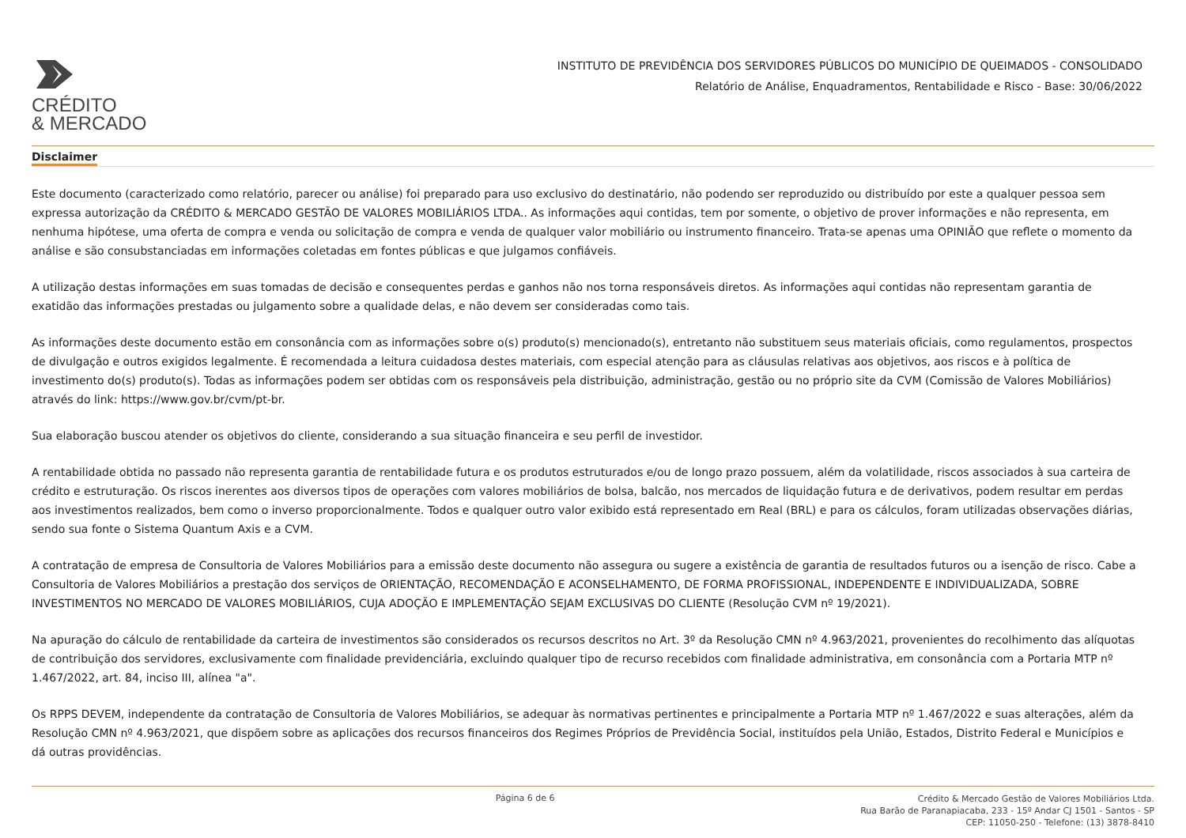CRÉDITO
& MERCADO
INSTITUTO DE PREVIDÊNCIA DOS SERVIDORES PÚBLICOS DO MUNICÍPIO DE QUEIMADOS - CONSOLIDADO
Relatório de Análise, Enquadramentos, Rentabilidade e Risco - Base: 30/06/2022
Disclaimer
Este documento (caracterizado como relatório, parecer ou análise) foi preparado para uso exclusivo do destinatário, não podendo ser reproduzido ou distribuído por este a qualquer pessoa sem expressa autorização da CRÉDITO & MERCADO GESTÃO DE VALORES MOBILIÁRIOS LTDA.. As informações aqui contidas, tem por somente, o objetivo de prover informações e não representa, em nenhuma hipótese, uma oferta de compra e venda ou solicitação de compra e venda de qualquer valor mobiliário ou instrumento financeiro. Trata-se apenas uma OPINIÃO que reflete o momento da análise e são consubstanciadas em informações coletadas em fontes públicas e que julgamos confiáveis.
A utilização destas informações em suas tomadas de decisão e consequentes perdas e ganhos não nos torna responsáveis diretos. As informações aqui contidas não representam garantia de exatidão das informações prestadas ou julgamento sobre a qualidade delas, e não devem ser consideradas como tais.
As informações deste documento estão em consonância com as informações sobre o(s) produto(s) mencionado(s), entretanto não substituem seus materiais oficiais, como regulamentos, prospectos de divulgação e outros exigidos legalmente. É recomendada a leitura cuidadosa destes materiais, com especial atenção para as cláusulas relativas aos objetivos, aos riscos e à política de investimento do(s) produto(s). Todas as informações podem ser obtidas com os responsáveis pela distribuição, administração, gestão ou no próprio site da CVM (Comissão de Valores Mobiliários) através do link: https://www.gov.br/cvm/pt-br.
Sua elaboração buscou atender os objetivos do cliente, considerando a sua situação financeira e seu perfil de investidor.
A rentabilidade obtida no passado não representa garantia de rentabilidade futura e os produtos estruturados e/ou de longo prazo possuem, além da volatilidade, riscos associados à sua carteira de crédito e estruturação. Os riscos inerentes aos diversos tipos de operações com valores mobiliários de bolsa, balcão, nos mercados de liquidação futura e de derivativos, podem resultar em perdas aos investimentos realizados, bem como o inverso proporcionalmente. Todos e qualquer outro valor exibido está representado em Real (BRL) e para os cálculos, foram utilizadas observações diárias, sendo sua fonte o Sistema Quantum Axis e a CVM.
A contratação de empresa de Consultoria de Valores Mobiliários para a emissão deste documento não assegura ou sugere a existência de garantia de resultados futuros ou a isenção de risco. Cabe a Consultoria de Valores Mobiliários a prestação dos serviços de ORIENTAÇÃO, RECOMENDAÇÃO E ACONSELHAMENTO, DE FORMA PROFISSIONAL, INDEPENDENTE E INDIVIDUALIZADA, SOBRE INVESTIMENTOS NO MERCADO DE VALORES MOBILIÁRIOS, CUJA ADOÇÃO E IMPLEMENTAÇÃO SEJAM EXCLUSIVAS DO CLIENTE (Resolução CVM nº 19/2021).
Na apuração do cálculo de rentabilidade da carteira de investimentos são considerados os recursos descritos no Art. 3º da Resolução CMN nº 4.963/2021, provenientes do recolhimento das alíquotas de contribuição dos servidores, exclusivamente com finalidade previdenciária, excluindo qualquer tipo de recurso recebidos com finalidade administrativa, em consonância com a Portaria MTP nº 1.467/2022, art. 84, inciso III, alínea "a".
Os RPPS DEVEM, independente da contratação de Consultoria de Valores Mobiliários, se adequar às normativas pertinentes e principalmente a Portaria MTP nº 1.467/2022 e suas alterações, além da Resolução CMN nº 4.963/2021, que dispõem sobre as aplicações dos recursos financeiros dos Regimes Próprios de Previdência Social, instituídos pela União, Estados, Distrito Federal e Municípios e dá outras providências.
Página 6 de 6
Crédito & Mercado Gestão de Valores Mobiliários Ltda.
Rua Barão de Paranapiacaba, 233 - 15º Andar CJ 1501 - Santos - SP
CEP: 11050-250 - Telefone: (13) 3878-8410